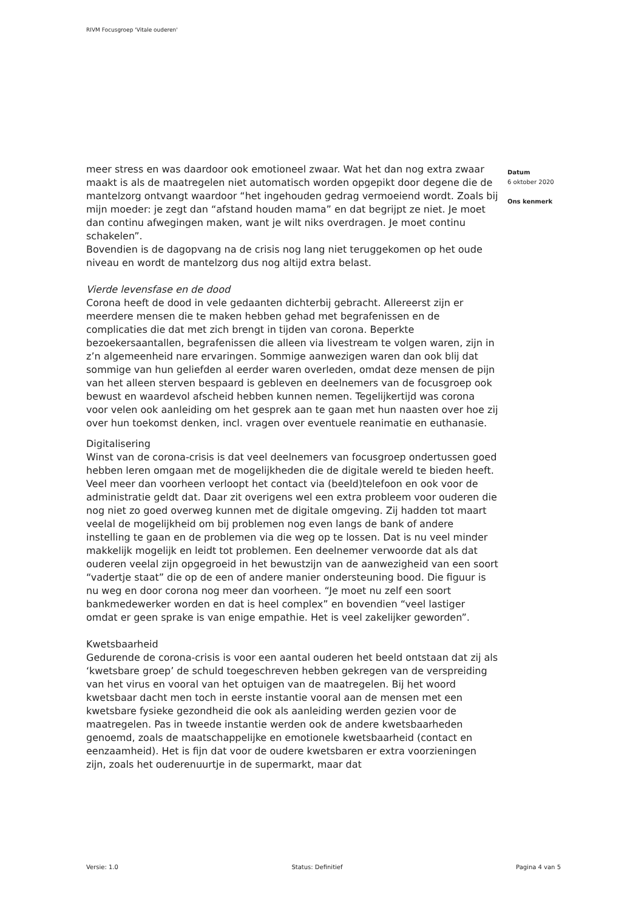RIVM Focusgroep 'Vitale ouderen'
meer stress en was daardoor ook emotioneel zwaar. Wat het dan nog extra zwaar maakt is als de maatregelen niet automatisch worden opgepikt door degene die de mantelzorg ontvangt waardoor “het ingehouden gedrag vermoeiend wordt. Zoals bij mijn moeder: je zegt dan “afstand houden mama” en dat begrijpt ze niet. Je moet dan continu afwegingen maken, want je wilt niks overdragen. Je moet continu schakelen”.
Bovendien is de dagopvang na de crisis nog lang niet teruggekomen op het oude niveau en wordt de mantelzorg dus nog altijd extra belast.
Vierde levensfase en de dood
Corona heeft de dood in vele gedaanten dichterbij gebracht. Allereerst zijn er meerdere mensen die te maken hebben gehad met begrafenissen en de complicaties die dat met zich brengt in tijden van corona. Beperkte bezoekersaantallen, begrafenissen die alleen via livestream te volgen waren, zijn in z’n algemeenheid nare ervaringen. Sommige aanwezigen waren dan ook blij dat sommige van hun geliefden al eerder waren overleden, omdat deze mensen de pijn van het alleen sterven bespaard is gebleven en deelnemers van de focusgroep ook bewust en waardevol afscheid hebben kunnen nemen. Tegelijkertijd was corona voor velen ook aanleiding om het gesprek aan te gaan met hun naasten over hoe zij over hun toekomst denken, incl. vragen over eventuele reanimatie en euthanasie.
Digitalisering
Winst van de corona-crisis is dat veel deelnemers van focusgroep ondertussen goed hebben leren omgaan met de mogelijkheden die de digitale wereld te bieden heeft. Veel meer dan voorheen verloopt het contact via (beeld)telefoon en ook voor de administratie geldt dat. Daar zit overigens wel een extra probleem voor ouderen die nog niet zo goed overweg kunnen met de digitale omgeving. Zij hadden tot maart veelal de mogelijkheid om bij problemen nog even langs de bank of andere instelling te gaan en de problemen via die weg op te lossen. Dat is nu veel minder makkelijk mogelijk en leidt tot problemen. Een deelnemer verwoorde dat als dat ouderen veelal zijn opgegroeid in het bewustzijn van de aanwezigheid van een soort “vadertje staat” die op de een of andere manier ondersteuning bood. Die figuur is nu weg en door corona nog meer dan voorheen. “Je moet nu zelf een soort bankmedewerker worden en dat is heel complex” en bovendien “veel lastiger omdat er geen sprake is van enige empathie. Het is veel zakelijker geworden”.
Kwetsbaarheid
Gedurende de corona-crisis is voor een aantal ouderen het beeld ontstaan dat zij als ‘kwetsbare groep’ de schuld toegeschreven hebben gekregen van de verspreiding van het virus en vooral van het optuigen van de maatregelen. Bij het woord kwetsbaar dacht men toch in eerste instantie vooral aan de mensen met een kwetsbare fysieke gezondheid die ook als aanleiding werden gezien voor de maatregelen. Pas in tweede instantie werden ook de andere kwetsbaarheden genoemd, zoals de maatschappelijke en emotionele kwetsbaarheid (contact en eenzaamheid). Het is fijn dat voor de oudere kwetsbaren er extra voorzieningen zijn, zoals het ouderenuurtje in de supermarkt, maar dat
Datum
6 oktober 2020
Ons kenmerk
Versie: 1.0 Status: Definitief Pagina 4 van 5